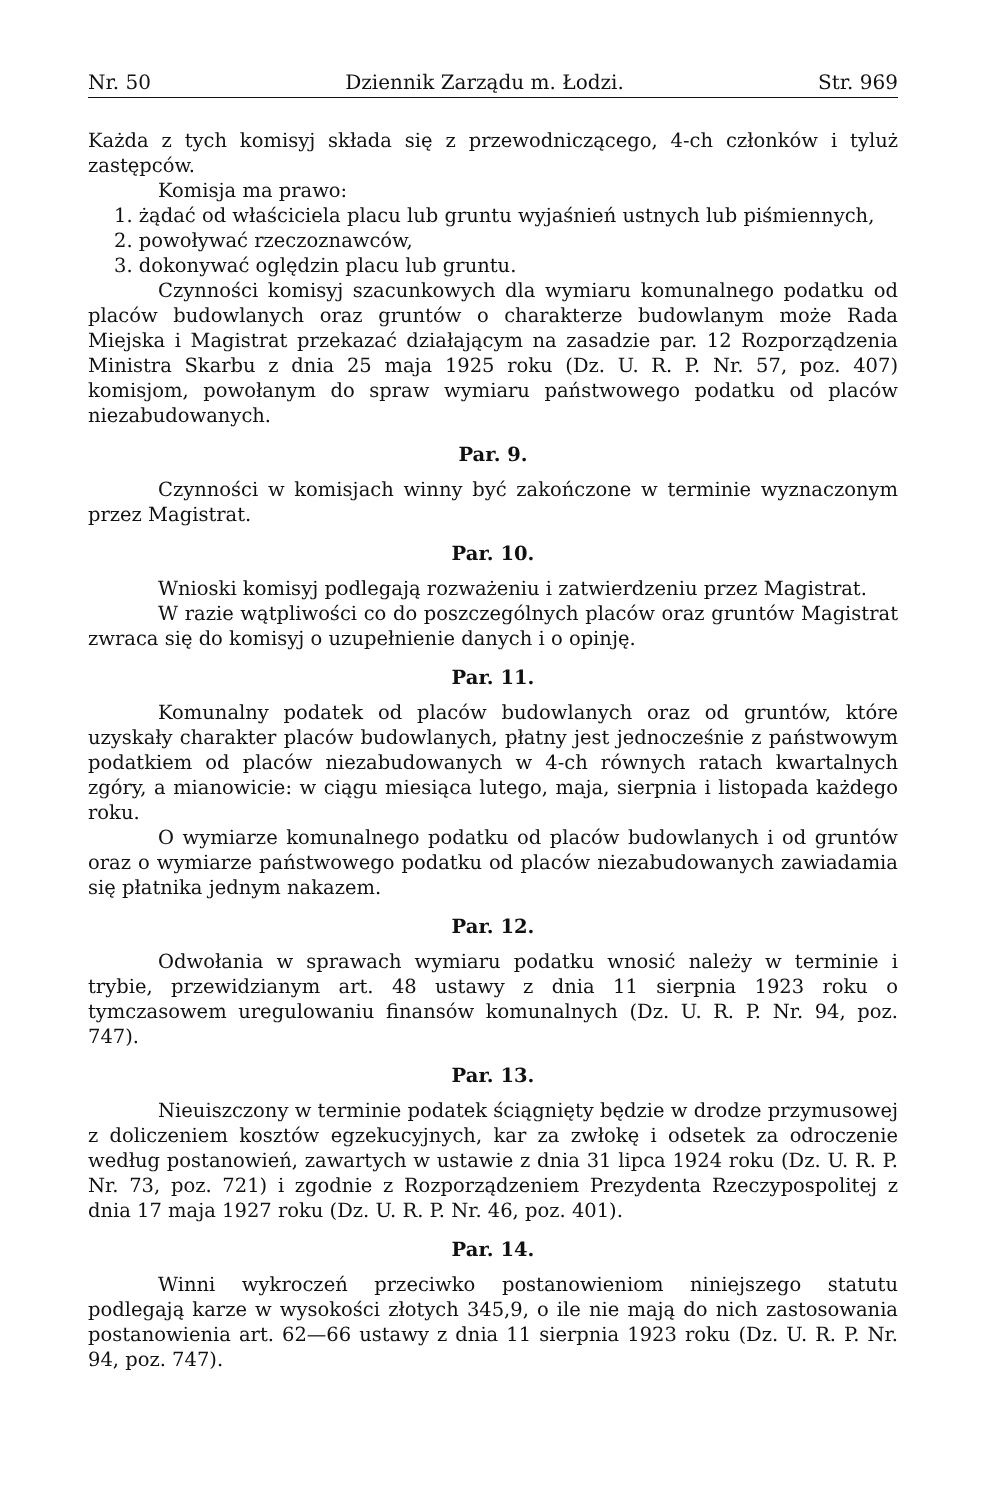Nr. 50 Dziennik Zarządu m. Łodzi. Str. 969
Każda z tych komisyj składa się z przewodniczącego, 4-ch członków i tyluż zastępców.
Komisja ma prawo:
1. żądać od właściciela placu lub gruntu wyjaśnień ustnych lub piśmiennych,
2. powoływać rzeczoznawców,
3. dokonywać oględzin placu lub gruntu.
Czynności komisyj szacunkowych dla wymiaru komunalnego podatku od placów budowlanych oraz gruntów o charakterze budowlanym może Rada Miejska i Magistrat przekazać działającym na zasadzie par. 12 Rozporządzenia Ministra Skarbu z dnia 25 maja 1925 roku (Dz. U. R. P. Nr. 57, poz. 407) komisjom, powołanym do spraw wymiaru państwowego podatku od placów niezabudowanych.
Par. 9.
Czynności w komisjach winny być zakończone w terminie wyznaczonym przez Magistrat.
Par. 10.
Wnioski komisyj podlegają rozważeniu i zatwierdzeniu przez Magistrat.
W razie wątpliwości co do poszczególnych placów oraz gruntów Magistrat zwraca się do komisyj o uzupełnienie danych i o opinję.
Par. 11.
Komunalny podatek od placów budowlanych oraz od gruntów, które uzyskały charakter placów budowlanych, płatny jest jednocześnie z państwowym podatkiem od placów niezabudowanych w 4-ch równych ratach kwartalnych zgóry, a mianowicie: w ciągu miesiąca lutego, maja, sierpnia i listopada każdego roku.
O wymiarze komunalnego podatku od placów budowlanych i od gruntów oraz o wymiarze państwowego podatku od placów niezabudowanych zawiadamia się płatnika jednym nakazem.
Par. 12.
Odwołania w sprawach wymiaru podatku wnosić należy w terminie i trybie, przewidzianym art. 48 ustawy z dnia 11 sierpnia 1923 roku o tymczasowem uregulowaniu finansów komunalnych (Dz. U. R. P. Nr. 94, poz. 747).
Par. 13.
Nieuiszczony w terminie podatek ściągnięty będzie w drodze przymusowej z doliczeniem kosztów egzekucyjnych, kar za zwłokę i odsetek za odroczenie według postanowień, zawartych w ustawie z dnia 31 lipca 1924 roku (Dz. U. R. P. Nr. 73, poz. 721) i zgodnie z Rozporządzeniem Prezydenta Rzeczypospolitej z dnia 17 maja 1927 roku (Dz. U. R. P. Nr. 46, poz. 401).
Par. 14.
Winni wykroczeń przeciwko postanowieniom niniejszego statutu podlegają karze w wysokości złotych 345,9, o ile nie mają do nich zastosowania postanowienia art. 62—66 ustawy z dnia 11 sierpnia 1923 roku (Dz. U. R. P. Nr. 94, poz. 747).